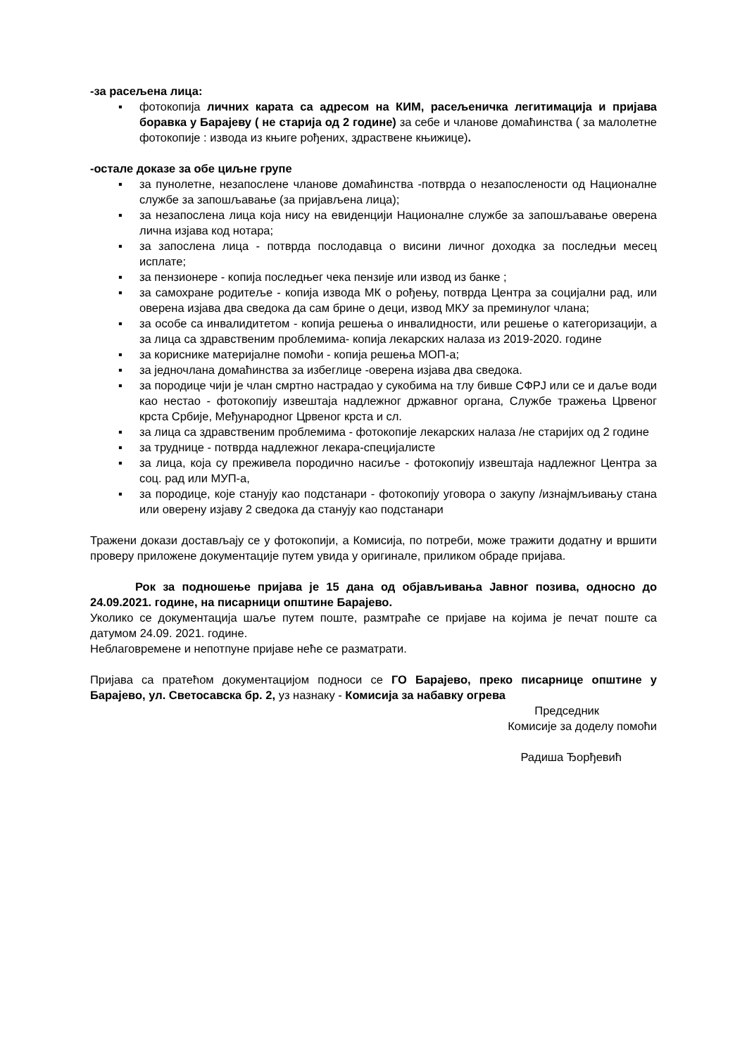-за расељена лица:
▪ фотокопија личних карата са адресом на КИМ, расељеничка легитимација и пријава боравка у Барајеву ( не старија од 2 године) за себе и чланове домаћинства ( за малолетне фотокопије : извода из књиге рођених, здраствене књижице).
-остале доказе за обе циљне групе
▪ за пунолетне, незапослене чланове домаћинства -потврда о незапослености од Националне службе за запошљавање (за пријављена лица);
▪ за незапослена лица која нису на евиденцији Националне службе за запошљавање оверена лична изјава код нотара;
▪ за запослена лица - потврда послодавца о висини личног доходка за последњи месец исплате;
▪ за пензионере - копија последњег чека пензије или извод из банке ;
▪ за самохране родитеље - копија извода МК о рођењу, потврда Центра за социјални рад, или оверена изјава два сведока да сам брине о деци, извод МКУ за преминулог члана;
▪ за особе са инвалидитетом - копија решења о инвалидности, или решење о категоризацији, а за лица са здравственим проблемима- копија лекарских налаза из 2019-2020. године
▪ за кориснике материјалне помоћи - копија решења МОП-а;
▪ за једночлана домаћинства за избеглице -оверена изјава два сведока.
▪ за породице чији је члан смртно настрадао у сукобима на тлу бивше СФРЈ или се и даље води као нестао - фотокопију извештаја надлежног државног органа, Службе тражења Црвеног крста Србије, Међународног Црвеног крста и сл.
▪ за лица са здравственим проблемима - фотокопије лекарских налаза /не старијих од 2 године
▪ за труднице - потврда надлежног лекара-специјалисте
▪ за лица, која су преживела породично насиље - фотокопију извештаја надлежног Центра за соц. рад или МУП-а,
▪ за породице, које станују као подстанари - фотокопију уговора о закупу /изнајмљивању стана или оверену изјаву 2 сведока да станују као подстанари
Тражени докази достављају се у фотокопији, а Комисија, по потреби, може тражити додатну и вршити проверу приложене документације путем увида у оригинале, приликом обраде пријава.
Рок за подношење пријава је 15 дана од објављивања Јавног позива, односно до 24.09.2021. године, на писарници општине Барајево.
Уколико се документација шаље путем поште, размтраће се пријаве на којима је печат поште са датумом 24.09. 2021. године.
Неблаговремене и непотпуне пријаве неће се разматрати.
Пријава са пратећом документацијом подноси се ГО Барајево, преко писарнице општине у Барајево, ул. Светосавска бр. 2, уз назнаку - Комисија за набавку огрева
Председник
Комисије за доделу помоћи
Радиша Ђорђевић